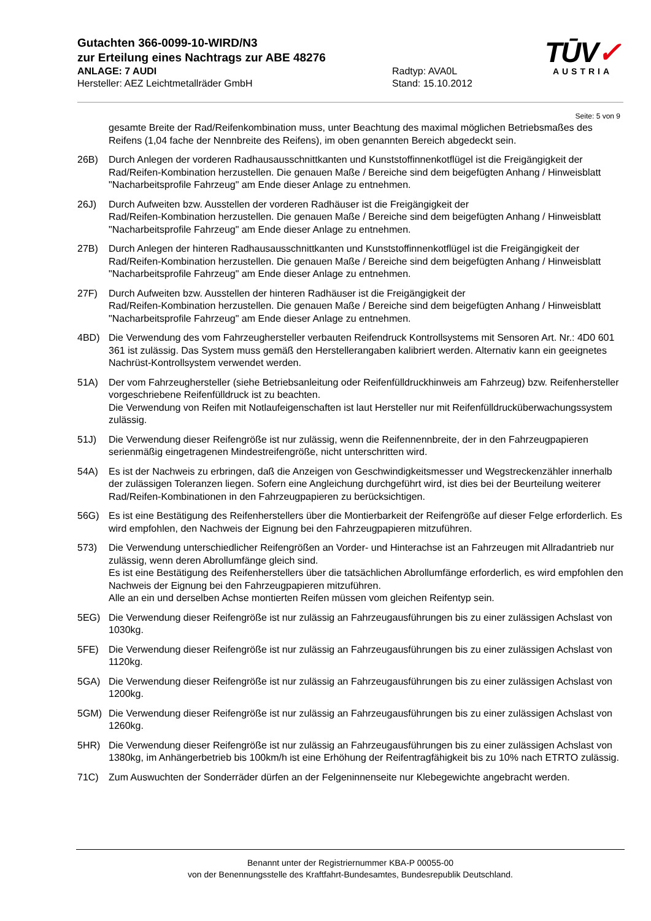Gutachten 366-0099-10-WIRD/N3
zur Erteilung eines Nachtrags zur ABE 48276
ANLAGE: 7 AUDI Radtyp: AVA0L
Hersteller: AEZ Leichtmetallräder GmbH Stand: 15.10.2012
TŪV✓
AUSTRIA
Seite: 5 von 9
gesamte Breite der Rad/Reifenkombination muss, unter Beachtung des maximal möglichen Betriebsmaßes des Reifens (1,04 fache der Nennbreite des Reifens), im oben genannten Bereich abgedeckt sein.
26B) Durch Anlegen der vorderen Radhausausschnittkanten und Kunststoffinnenkotflügel ist die Freigängigkeit der Rad/Reifen-Kombination herzustellen. Die genauen Maße / Bereiche sind dem beigefügten Anhang / Hinweisblatt "Nacharbeitsprofile Fahrzeug" am Ende dieser Anlage zu entnehmen.
26J) Durch Aufweiten bzw. Ausstellen der vorderen Radhäuser ist die Freigängigkeit der
Rad/Reifen-Kombination herzustellen. Die genauen Maße / Bereiche sind dem beigefügten Anhang / Hinweisblatt "Nacharbeitsprofile Fahrzeug" am Ende dieser Anlage zu entnehmen.
27B) Durch Anlegen der hinteren Radhausausschnittkanten und Kunststoffinnenkotflügel ist die Freigängigkeit der Rad/Reifen-Kombination herzustellen. Die genauen Maße / Bereiche sind dem beigefügten Anhang / Hinweisblatt "Nacharbeitsprofile Fahrzeug" am Ende dieser Anlage zu entnehmen.
27F) Durch Aufweiten bzw. Ausstellen der hinteren Radhäuser ist die Freigängigkeit der
Rad/Reifen-Kombination herzustellen. Die genauen Maße / Bereiche sind dem beigefügten Anhang / Hinweisblatt "Nacharbeitsprofile Fahrzeug" am Ende dieser Anlage zu entnehmen.
4BD) Die Verwendung des vom Fahrzeughersteller verbauten Reifendruck Kontrollsystems mit Sensoren Art. Nr.: 4D0 601 361 ist zulässig. Das System muss gemäß den Herstellerangaben kalibriert werden. Alternativ kann ein geeignetes Nachrüst-Kontrollsystem verwendet werden.
51A) Der vom Fahrzeughersteller (siehe Betriebsanleitung oder Reifenfülldruckhinweis am Fahrzeug) bzw. Reifenhersteller vorgeschriebene Reifenfülldruck ist zu beachten.
Die Verwendung von Reifen mit Notlaufeigenschaften ist laut Hersteller nur mit Reifenfülldrucküberwachungssystem zulässig.
51J) Die Verwendung dieser Reifengröße ist nur zulässig, wenn die Reifennennbreite, der in den Fahrzeugpapieren serienmäßig eingetragenen Mindestreifengröße, nicht unterschritten wird.
54A) Es ist der Nachweis zu erbringen, daß die Anzeigen von Geschwindigkeitsmesser und Wegstreckenzähler innerhalb der zulässigen Toleranzen liegen. Sofern eine Angleichung durchgeführt wird, ist dies bei der Beurteilung weiterer Rad/Reifen-Kombinationen in den Fahrzeugpapieren zu berücksichtigen.
56G) Es ist eine Bestätigung des Reifenherstellers über die Montierbarkeit der Reifengröße auf dieser Felge erforderlich. Es wird empfohlen, den Nachweis der Eignung bei den Fahrzeugpapieren mitzuführen.
573) Die Verwendung unterschiedlicher Reifengrößen an Vorder- und Hinterachse ist an Fahrzeugen mit Allradantrieb nur zulässig, wenn deren Abrollumfänge gleich sind.
Es ist eine Bestätigung des Reifenherstellers über die tatsächlichen Abrollumfänge erforderlich, es wird empfohlen den Nachweis der Eignung bei den Fahrzeugpapieren mitzuführen.
Alle an ein und derselben Achse montierten Reifen müssen vom gleichen Reifentyp sein.
5EG) Die Verwendung dieser Reifengröße ist nur zulässig an Fahrzeugausführungen bis zu einer zulässigen Achslast von 1030kg.
5FE) Die Verwendung dieser Reifengröße ist nur zulässig an Fahrzeugausführungen bis zu einer zulässigen Achslast von 1120kg.
5GA) Die Verwendung dieser Reifengröße ist nur zulässig an Fahrzeugausführungen bis zu einer zulässigen Achslast von 1200kg.
5GM) Die Verwendung dieser Reifengröße ist nur zulässig an Fahrzeugausführungen bis zu einer zulässigen Achslast von 1260kg.
5HR) Die Verwendung dieser Reifengröße ist nur zulässig an Fahrzeugausführungen bis zu einer zulässigen Achslast von 1380kg, im Anhängerbetrieb bis 100km/h ist eine Erhöhung der Reifentragfähigkeit bis zu 10% nach ETRTO zulässig.
71C) Zum Auswuchten der Sonderräder dürfen an der Felgeninnenseite nur Klebegewichte angebracht werden.
Benannt unter der Registriernummer KBA-P 00055-00
von der Benennungsstelle des Kraftfahrt-Bundesamtes, Bundesrepublik Deutschland.